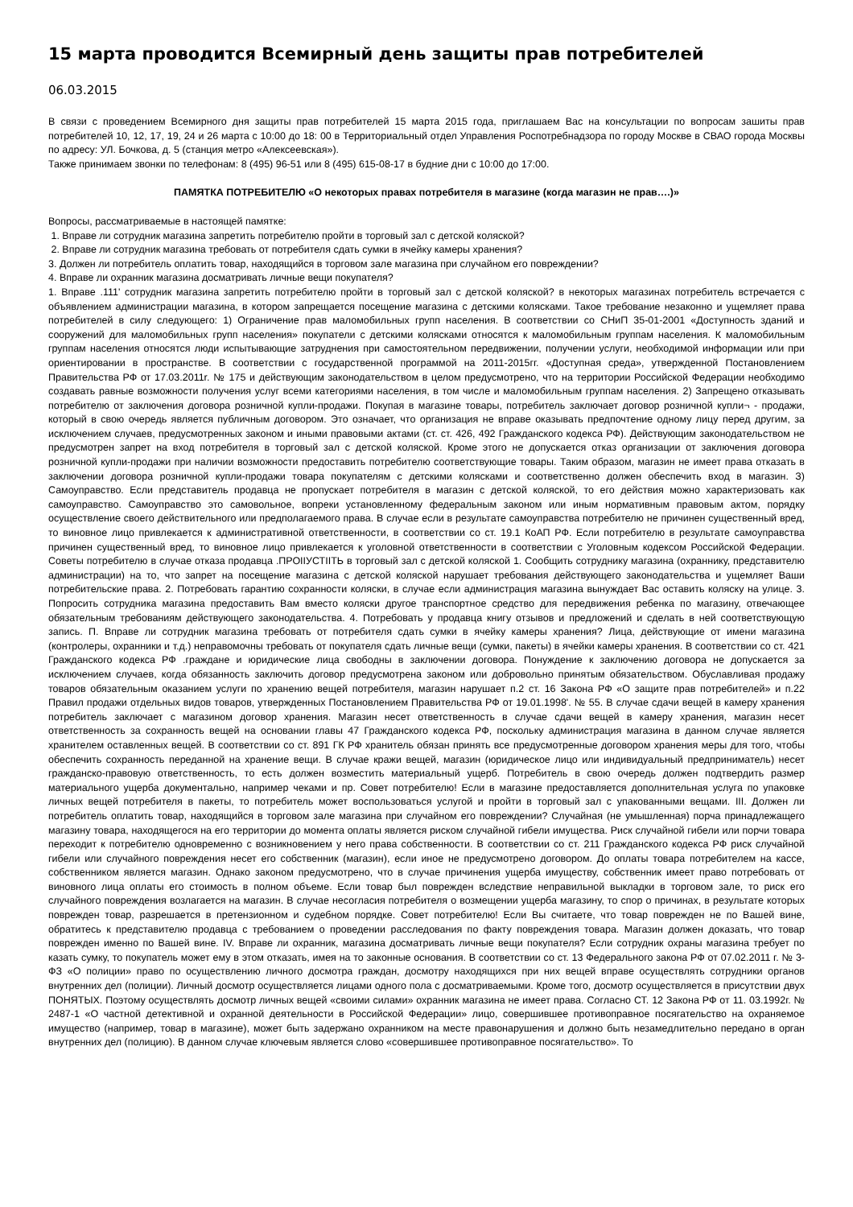15 марта проводится Всемирный день защиты прав потребителей
06.03.2015
В связи с проведением Всемирного дня защиты прав потребителей 15 марта 2015 года, приглашаем Вас на консультации по вопросам зашиты прав потребителей 10, 12, 17, 19, 24 и 26 марта с 10:00 до 18: 00 в Территориальный отдел Управления Роспотребнадзора по городу Москве в СВАО города Москвы по адресу: УЛ. Бочкова, д. 5 (станция метро «Алексеевская»).
Также принимаем звонки по телефонам: 8 (495) 96-51 или 8 (495) 615-08-17 в будние дни с 10:00 до 17:00.
ПАМЯТКА ПОТРЕБИТЕЛЮ «О некоторых правах потребителя в магазине (когда магазин не прав….)»
Вопросы, рассматриваемые в настоящей памятке:
1. Вправе ли сотрудник магазина запретить потребителю пройти в торговый зал с детской коляской?
2. Вправе ли сотрудник магазина требовать от потребителя сдать сумки в ячейку камеры хранения?
3. Должен ли потребитель оплатить товар, находящийся в торговом зале магазина при случайном его повреждении?
4. Вправе ли охранник магазина досматривать личные вещи покупателя?
1. Вправе .111' сотрудник магазина запретить потребителю пройти в торговый зал с детской коляской? в некоторых магазинах потребитель встречается с объявлением администрации магазина, в котором запрещается посещение магазина с детскими колясками. Такое требование незаконно и ущемляет права потребителей в силу следующего: 1) Ограничение прав маломобильных групп населения. В соответствии со СНиП 35-01-2001 «Доступность зданий и сооружений для маломобильных групп населения» покупатели с детскими колясками относятся к маломобильным группам населения. К маломобильным группам населения относятся люди испытывающие затруднения при самостоятельном передвижении, получении услуги, необходимой информации или при ориентировании в пространстве. В соответствии с государственной программой на 2011-2015гг. «Доступная среда», утвержденной Постановлением Правительства РФ от 17.03.2011r. № 175 и действующим законодательством в целом предусмотрено, что на территории Российской Федерации необходимо создавать равные возможности получения услуг всеми категориями населения, в том числе и маломобильным группам населения. 2) Запрещено отказывать потребителю от заключения договора розничной купли-продажи. Покупая в магазине товары, потребитель заключает договор розничной купли¬ - продажи, который в свою очередь является публичным договором. Это означает, что организация не вправе оказывать предпочтение одному лицу перед другим, за исключением случаев, предусмотренных законом и иными правовыми актами (ст. ст. 426, 492 Гражданского кодекса РФ). Действующим законодательством не предусмотрен запрет на вход потребителя в торговый зал с детской коляской. Кроме этого не допускается отказ организации от заключения договора розничной купли-продажи при наличии возможности предоставить потребителю соответствующие товары. Таким образом, магазин не имеет права отказать в заключении договора розничной купли-продажи товара покупателям с детскими колясками и соответственно должен обеспечить вход в магазин. З) Самоуправство. Если представитель продавца не пропускает потребителя в магазин с детской коляской, то его действия можно характеризовать как самоуправство. Самоуправство это самовольное, вопреки установленному федеральным законом или иным нормативным правовым актом, порядку осуществление своего действительного или предполагаемого права. В случае если в результате самоуправства потребителю не причинен существенный вред, то виновное лицо привлекается к административной ответственности, в соответствии со ст. 19.1 КоАП РФ. Если потребителю в результате самоуправства причинен существенный вред, то виновное лицо привлекается к уголовной ответственности в соответствии с Уголовным кодексом Российской Федерации. Советы потребителю в случае отказа продавца .ПРОIIУСТIIТЬ в торговый зал с детской коляской 1. Сообщить сотруднику магазина (охраннику, представителю администрации) на то, что запрет на посещение магазина с детской коляской нарушает требования действующего законодательства и ущемляет Ваши потребительские права. 2. Потребовать гарантию сохранности коляски, в случае если администрация магазина вынуждает Вас оставить коляску на улице. 3. Попросить сотрудника магазина предоставить Вам вместо коляски другое транспортное средство для передвижения ребенка по магазину, отвечающее обязательным требованиям действующего законодательства. 4. Потребовать у продавца книгу отзывов и предложений и сделать в ней соответствующую запись. П. Вправе ли сотрудник магазина требовать от потребителя сдать сумки в ячейку камеры хранения? Лица, действующие от имени магазина (контролеры, охранники и т.д.) неправомочны требовать от покупателя сдать личные вещи (сумки, пакеты) в ячейки камеры хранения. В соответствии со ст. 421 Гражданского кодекса РФ .граждане и юридические лица свободны в заключении договора. Понуждение к заключению договора не допускается за исключением случаев, когда обязанность заключить договор предусмотрена законом или добровольно принятым обязательством. Обуславливая продажу товаров обязательным оказанием услуги по хранению вещей потребителя, магазин нарушает п.2 ст. 16 Закона РФ «О защите прав потребителей» и п.22 Правил продажи отдельных видов товаров, утвержденных Постановлением Правительства РФ от 19.01.1998'. № 55. В случае сдачи вещей в камеру хранения потребитель заключает с магазином договор хранения. Магазин несет ответственность в случае сдачи вещей в камеру хранения, магазин несет ответственность за сохранность вещей на основании главы 47 Гражданского кодекса РФ, поскольку администрация магазина в данном случае является хранителем оставленных вещей. В соответствии со ст. 891 ГК РФ хранитель обязан принять все предусмотренные договором хранения меры для того, чтобы обеспечить сохранность переданной на хранение вещи. В случае кражи вещей, магазин (юридическое лицо или индивидуальный предприниматель) несет гражданско-правовую ответственность, то есть должен возместить материальный ущерб. Потребитель в свою очередь должен подтвердить размер материального ущерба документально, например чеками и пр. Совет потребителю! Если в магазине предоставляется дополнительная услуга по упаковке личных вещей потребителя в пакеты, то потребитель может воспользоваться услугой и пройти в торговый зал с упакованными вещами. III. Должен ли потребитель оплатить товар, находящийся в торговом зале магазина при случайном его повреждении? Случайная (не умышленная) порча принадлежащего магазину товара, находящегося на его территории до момента оплаты является риском случайной гибели имущества. Риск случайной гибели или порчи товара переходит к потребителю одновременно с возникновением у него права собственности. В соответствии со ст. 211 Гражданского кодекса РФ риск случайной гибели или случайного повреждения несет его собственник (магазин), если иное не предусмотрено договором. До оплаты товара потребителем на кассе, собственником является магазин. Однако законом предусмотрено, что в случае причинения ущерба имуществу, собственник имеет право потребовать от виновного лица оплаты его стоимость в полном объеме. Если товар был поврежден вследствие неправильной выкладки в торговом зале, то риск его случайного повреждения возлагается на магазин. В случае несогласия потребителя о возмещении ущерба магазину, то спор о причинах, в результате которых поврежден товар, разрешается в претензионном и судебном порядке. Совет потребителю! Если Вы считаете, что товар поврежден не по Вашей вине, обратитесь к представителю продавца с требованием о проведении расследования по факту повреждения товара. Магазин должен доказать, что товар поврежден именно по Вашей вине. IV. Вправе ли охранник, магазина досматривать личные вещи покупателя? Если сотрудник охраны магазина требует по казать сумку, то покупатель может ему в этом отказать, имея на то законные основания. В соответствии со ст. 13 Федерального закона РФ от 07.02.2011 г. № 3-ФЗ «О полиции» право по осуществлению личного досмотра граждан, досмотру находящихся при них вещей вправе осуществлять сотрудники органов внутренних дел (полиции). Личный досмотр осуществляется лицами одного пола с досматриваемыми. Кроме того, досмотр осуществляется в присутствии двух ПОНЯТЫХ. Поэтому осуществлять досмотр личных вещей «своими силами» охранник магазина не имеет права. Согласно СТ. 12 Закона РФ от 11. 03.1992г. № 2487-1 «О частной детективной и охранной деятельности в Российской Федерации» лицо, совершившее противоправное посягательство на охраняемое имущество (например, товар в магазине), может быть задержано охранником на месте правонарушения и должно быть незамедлительно передано в орган внутренних дел (полицию). В данном случае ключевым является слово «совершившее противоправное посягательство». То